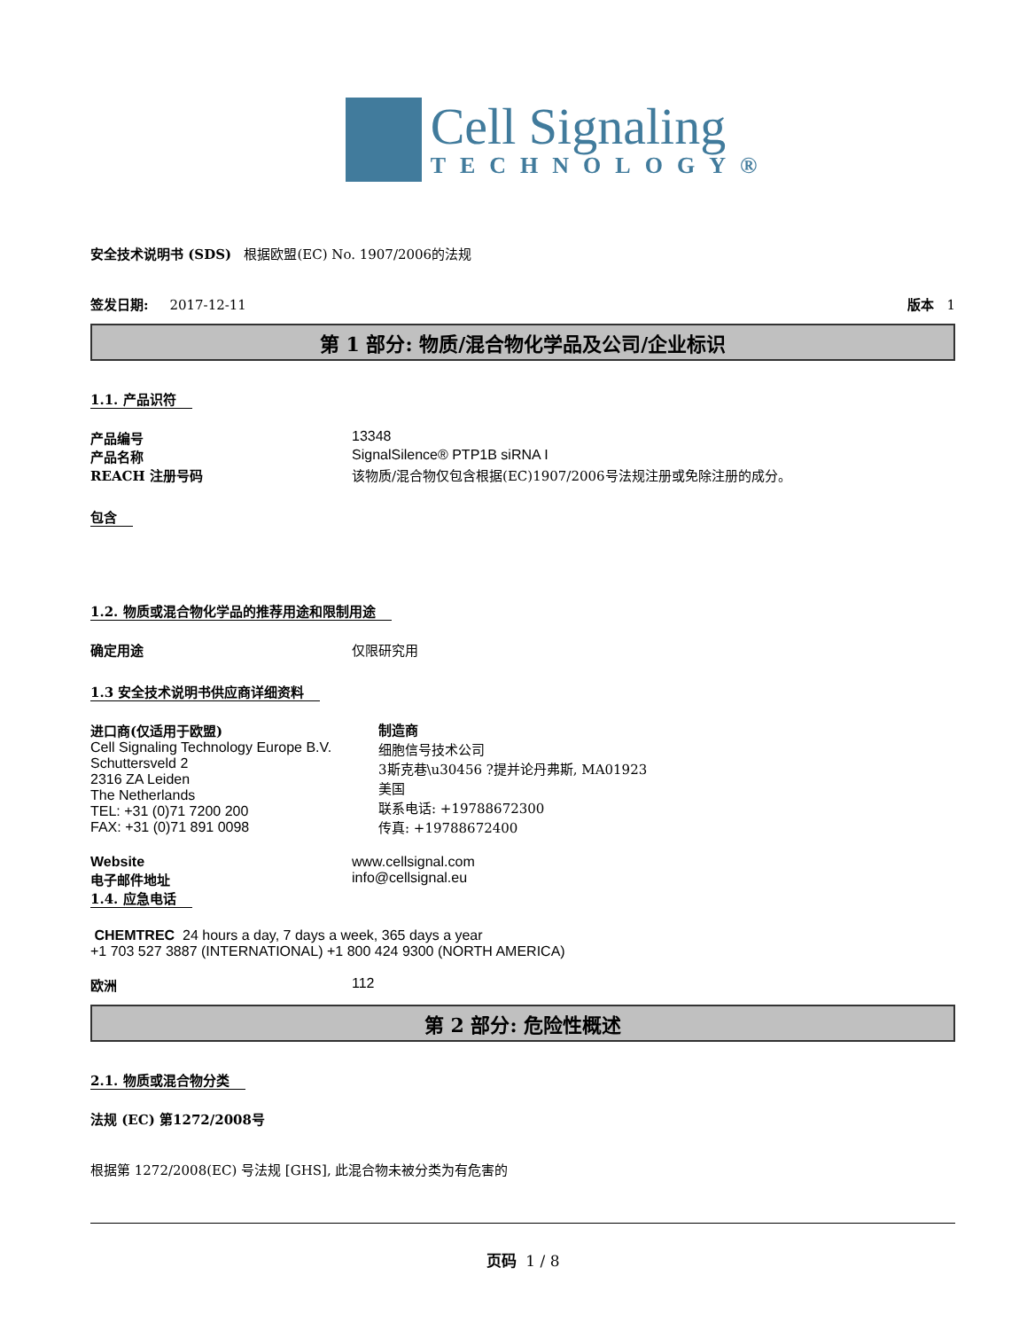Cell Signaling
TECHNOLOGY®
安全技术说明书 (SDS) 根据欧盟(EC) No. 1907/2006的法规
签发日期: 2017-12-11 版本 1
第 1 部分: 物质/混合物化学品及公司/企业标识
1.1. 产品识符
产品编号 13348
产品名称 SignalSilence® PTP1B siRNA I
REACH 注册号码 该物质/混合物仅包含根据(EC)1907/2006号法规注册或免除注册的成分。
包含
1.2. 物质或混合物化学品的推荐用途和限制用途
确定用途 仅限研究用
1.3 安全技术说明书供应商详细资料
进口商(仅适用于欧盟)
Cell Signaling Technology Europe B.V.
Schuttersveld 2
2316 ZA Leiden
The Netherlands
TEL: +31 (0)71 7200 200
FAX: +31 (0)71 891 0098
制造商
细胞信号技术公司
3斯克巷\u30456 ?提并论丹弗斯, MA01923
美国
联系电话: +19788672300
传真: +19788672400
Website www.cellsignal.com
电子邮件地址 info@cellsignal.eu
1.4. 应急电话
CHEMTREC 24 hours a day, 7 days a week, 365 days a year
+1 703 527 3887 (INTERNATIONAL) +1 800 424 9300 (NORTH AMERICA)
欧洲 112
第 2 部分: 危险性概述
2.1. 物质或混合物分类
法规 (EC) 第1272/2008号
根据第 1272/2008(EC) 号法规 [GHS], 此混合物未被分类为有危害的
页码 1 / 8